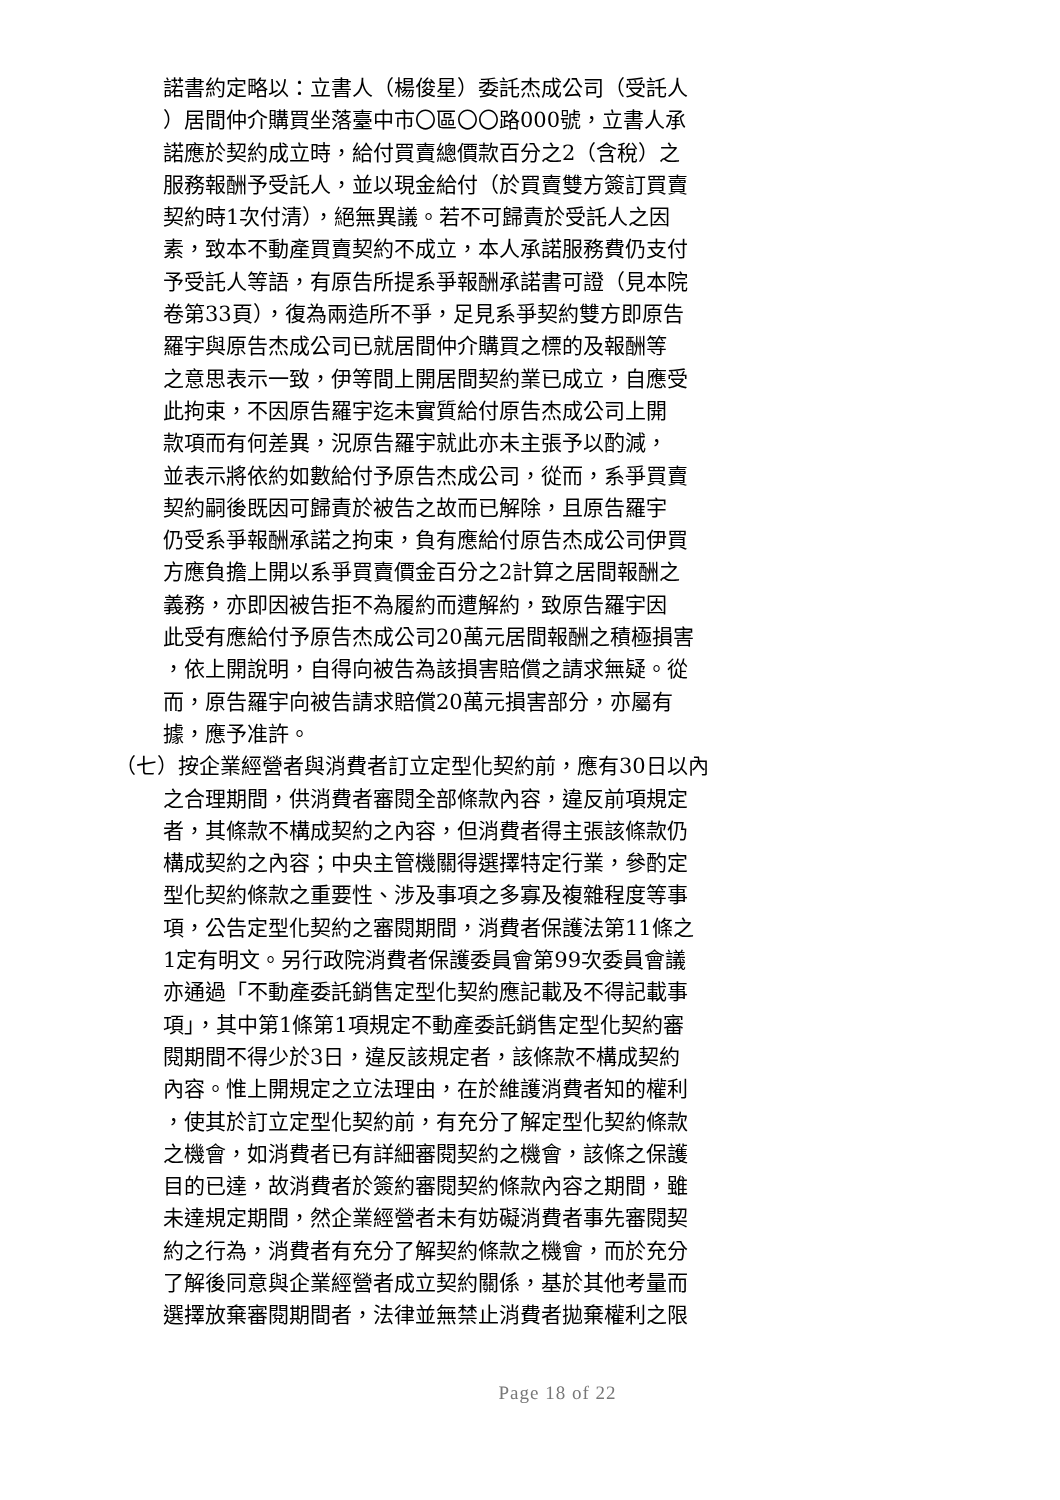諾書約定略以：立書人（楊俊星）委託杰成公司（受託人
）居間仲介購買坐落臺中市〇區〇〇路000號，立書人承
諾應於契約成立時，給付買賣總價款百分之2（含稅）之
服務報酬予受託人，並以現金給付（於買賣雙方簽訂買賣
契約時1次付清），絕無異議。若不可歸責於受託人之因
素，致本不動產買賣契約不成立，本人承諾服務費仍支付
予受託人等語，有原告所提系爭報酬承諾書可證（見本院
卷第33頁），復為兩造所不爭，足見系爭契約雙方即原告
羅宇與原告杰成公司已就居間仲介購買之標的及報酬等
之意思表示一致，伊等間上開居間契約業已成立，自應受
此拘束，不因原告羅宇迄未實質給付原告杰成公司上開
款項而有何差異，況原告羅宇就此亦未主張予以酌減，
並表示將依約如數給付予原告杰成公司，從而，系爭買賣
契約嗣後既因可歸責於被告之故而已解除，且原告羅宇
仍受系爭報酬承諾之拘束，負有應給付原告杰成公司伊買
方應負擔上開以系爭買賣價金百分之2計算之居間報酬之
義務，亦即因被告拒不為履約而遭解約，致原告羅宇因
此受有應給付予原告杰成公司20萬元居間報酬之積極損害
，依上開說明，自得向被告為該損害賠償之請求無疑。從
而，原告羅宇向被告請求賠償20萬元損害部分，亦屬有
據，應予准許。
（七）按企業經營者與消費者訂立定型化契約前，應有30日以內
之合理期間，供消費者審閱全部條款內容，違反前項規定
者，其條款不構成契約之內容，但消費者得主張該條款仍
構成契約之內容；中央主管機關得選擇特定行業，參酌定
型化契約條款之重要性、涉及事項之多寡及複雜程度等事
項，公告定型化契約之審閱期間，消費者保護法第11條之
1定有明文。另行政院消費者保護委員會第99次委員會議
亦通過「不動產委託銷售定型化契約應記載及不得記載事
項」，其中第1條第1項規定不動產委託銷售定型化契約審
閱期間不得少於3日，違反該規定者，該條款不構成契約
內容。惟上開規定之立法理由，在於維護消費者知的權利
，使其於訂立定型化契約前，有充分了解定型化契約條款
之機會，如消費者已有詳細審閱契約之機會，該條之保護
目的已達，故消費者於簽約審閱契約條款內容之期間，雖
未達規定期間，然企業經營者未有妨礙消費者事先審閱契
約之行為，消費者有充分了解契約條款之機會，而於充分
了解後同意與企業經營者成立契約關係，基於其他考量而
選擇放棄審閱期間者，法律並無禁止消費者拋棄權利之限
Page 18 of 22